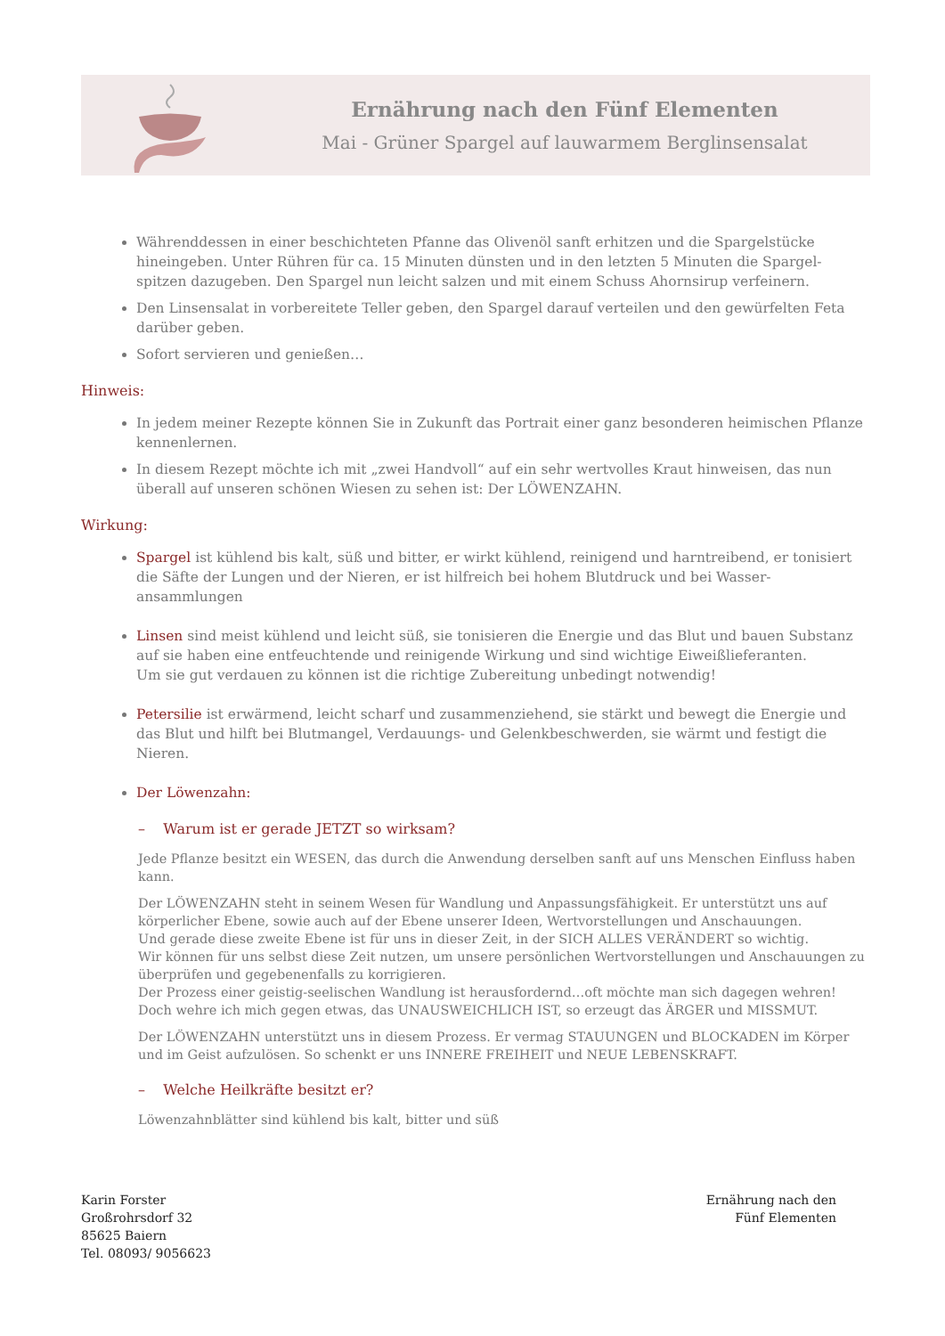Ernährung nach den Fünf Elementen
Mai - Grüner Spargel auf lauwarmem Berglinsensalat
Währenddessen in einer beschichteten Pfanne das Olivenöl sanft erhitzen und die Spargelstücke hineingeben. Unter Rühren für ca. 15 Minuten dünsten und in den letzten 5 Minuten die Spargel-spitzen dazugeben. Den Spargel nun leicht salzen und mit einem Schuss Ahornsirup verfeinern.
Den Linsensalat in vorbereitete Teller geben, den Spargel darauf verteilen und den gewürfelten Feta darüber geben.
Sofort servieren und genießen…
Hinweis:
In jedem meiner Rezepte können Sie in Zukunft das Portrait einer ganz besonderen heimischen Pflanze kennenlernen.
In diesem Rezept möchte ich mit „zwei Handvoll“ auf ein sehr wertvolles Kraut hinweisen, das nun überall auf unseren schönen Wiesen zu sehen ist: Der LÖWENZAHN.
Wirkung:
Spargel ist kühlend bis kalt, süß und bitter, er wirkt kühlend, reinigend und harntreibend, er tonisiert die Säfte der Lungen und der Nieren, er ist hilfreich bei hohem Blutdruck und bei Wasser-ansammlungen
Linsen sind meist kühlend und leicht süß, sie tonisieren die Energie und das Blut und bauen Substanz auf sie haben eine entfeuchtende und reinigende Wirkung und sind wichtige Eiweißlieferanten.
Um sie gut verdauen zu können ist die richtige Zubereitung unbedingt notwendig!
Petersilie ist erwärmend, leicht scharf und zusammenziehend, sie stärkt und bewegt die Energie und das Blut und hilft bei Blutmangel, Verdauungs- und Gelenkbeschwerden, sie wärmt und festigt die Nieren.
Der Löwenzahn:
– Warum ist er gerade JETZT so wirksam?
Jede Pflanze besitzt ein WESEN, das durch die Anwendung derselben sanft auf uns Menschen Einfluss haben kann.
Der LÖWENZAHN steht in seinem Wesen für Wandlung und Anpassungsfähigkeit. Er unterstützt uns auf körperlicher Ebene, sowie auch auf der Ebene unserer Ideen, Wertvorstellungen und Anschauungen.
Und gerade diese zweite Ebene ist für uns in dieser Zeit, in der SICH ALLES VERÄNDERT so wichtig.
Wir können für uns selbst diese Zeit nutzen, um unsere persönlichen Wertvorstellungen und Anschauungen zu überprüfen und gegebenenfalls zu korrigieren.
Der Prozess einer geistig-seelischen Wandlung ist herausfordernd…oft möchte man sich dagegen wehren!
Doch wehre ich mich gegen etwas, das UNAUSWEICHLICH IST, so erzeugt das ÄRGER und MISSMUT.
Der LÖWENZAHN unterstützt uns in diesem Prozess. Er vermag STAUUNGEN und BLOCKADEN im Körper und im Geist aufzulösen. So schenkt er uns INNERE FREIHEIT und NEUE LEBENSKRAFT.
– Welche Heilkräfte besitzt er?
Löwenzahnblätter sind kühlend bis kalt, bitter und süß
Karin Forster
Großrohrsdorf 32
85625 Baiern
Tel. 08093/ 9056623
Ernährung nach den
Fünf Elementen